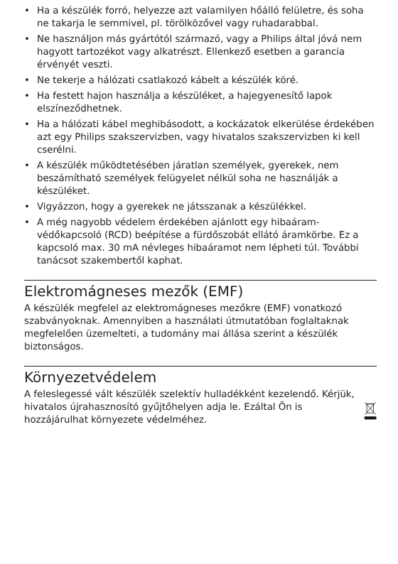• Ha a készülék forró, helyezze azt valamilyen hőálló felületre, és soha ne takarja le semmivel, pl. törölközővel vagy ruhadarabbal.
• Ne használjon más gyártótól származó, vagy a Philips által jóvá nem hagyott tartozékot vagy alkatrészt. Ellenkező esetben a garancia érvényét veszti.
• Ne tekerje a hálózati csatlakozó kábelt a készülék köré.
• Ha festett hajon használja a készüléket, a hajegyenesítő lapok elszíneződhetnek.
• Ha a hálózati kábel meghibásodott, a kockázatok elkerülése érdekében azt egy Philips szakszervizben, vagy hivatalos szakszervizben ki kell cserélni.
• A készülék működtetésében járatlan személyek, gyerekek, nem beszámítható személyek felügyelet nélkül soha ne használják a készüléket.
• Vigyázzon, hogy a gyerekek ne játsszanak a készülékkel.
• A még nagyobb védelem érdekében ajánlott egy hibaáram-védőkapcsoló (RCD) beépítése a fürdőszobát ellátó áramkörbe. Ez a kapcsoló max. 30 mA névleges hibaáramot nem lépheti túl. További tanácsot szakembertől kaphat.
Elektromágneses mezők (EMF)
A készülék megfelel az elektromágneses mezőkre (EMF) vonatkozó szabványoknak. Amennyiben a használati útmutatóban foglaltaknak megfelelően üzemelteti, a tudomány mai állása szerint a készülék biztonságos.
Környezetvédelem
A feleslegessé vált készülék szelektív hulladékként kezelendő. Kérjük, hivatalos újrahasznosító gyűjtőhelyen adja le. Ezáltal Ön is hozzájárulhat környezete védelméhez.